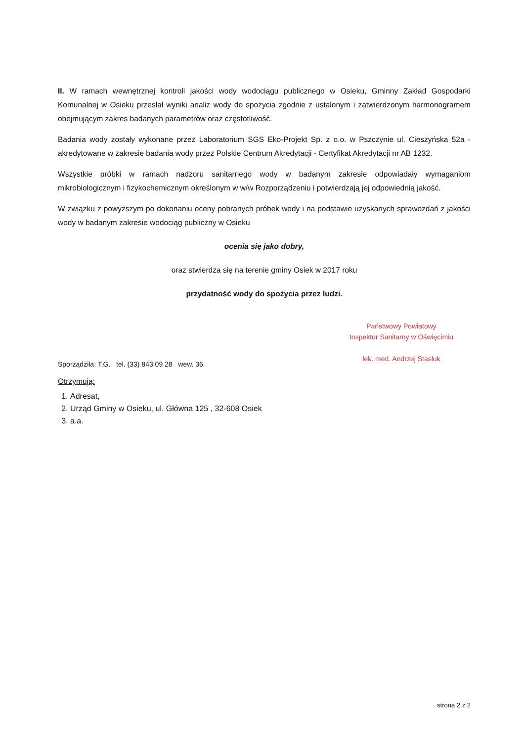II. W ramach wewnętrznej kontroli jakości wody wodociągu publicznego w Osieku, Gminny Zakład Gospodarki Komunalnej w Osieku przesłał wyniki analiz wody do spożycia zgodnie z ustalonym i zatwierdzonym harmonogramem obejmującym zakres badanych parametrów oraz częstotliwość.
Badania wody zostały wykonane przez Laboratorium SGS Eko-Projekt Sp. z o.o. w Pszczynie ul. Cieszyńska 52a - akredytowane w zakresie badania wody przez Polskie Centrum Akredytacji - Certyfikat Akredytacji nr AB 1232.
Wszystkie próbki w ramach nadzoru sanitarnego wody w badanym zakresie odpowiadały wymaganiom mikrobiologicznym i fizykochemicznym określonym w w/w Rozporządzeniu i potwierdzają jej odpowiednią jakość.
W związku z powyższym po dokonaniu oceny pobranych próbek wody i na podstawie uzyskanych sprawozdań z jakości wody w badanym zakresie wodociąg publiczny w Osieku
ocenia się jako dobry,
oraz stwierdza się na terenie gminy Osiek w 2017 roku
przydatność wody do spożycia przez ludzi.
Sporządziła: T.G. tel. (33) 843 09 28 wew. 36
Państwowy Powiatowy
Inspektor Sanitarny w Oświęcimiu
lek. med. Andrzej Stasluk
Otrzymują:
1. Adresat,
2. Urząd Gminy w Osieku, ul. Główna 125 , 32-608 Osiek
3. a.a.
strona 2 z 2